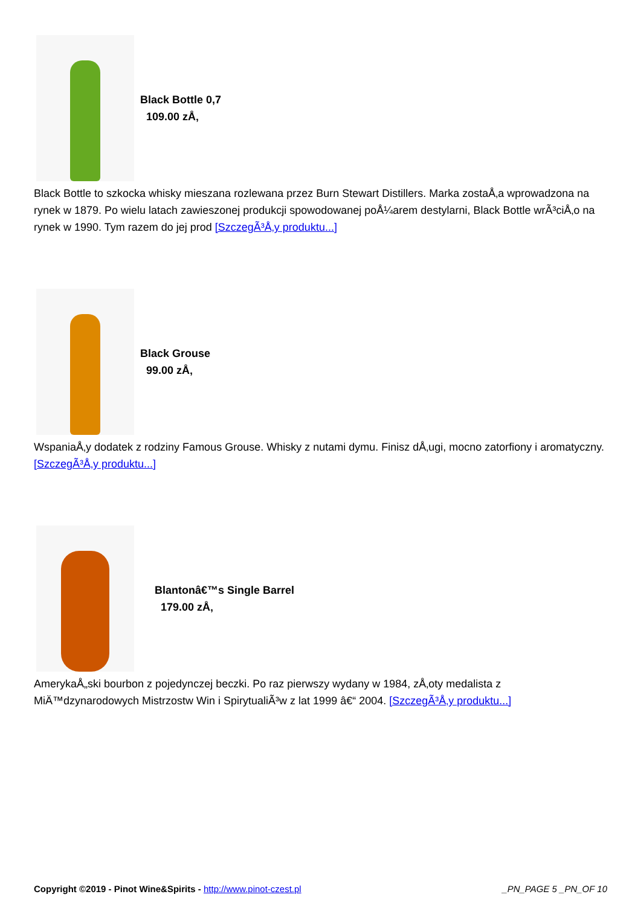Black Bottle 0,7
109.00 zÅ‚
Black Bottle to szkocka whisky mieszana rozlewana przez Burn Stewart Distillers. Marka zostaÅ‚a wprowadzona na rynek w 1879. Po wielu latach zawieszonej produkcji spowodowanej poÅ¼arem destylarni, Black Bottle wrÃ³ciÅ‚o na rynek w 1990. Tym razem do jej prod [SzczegÃ³Å‚y produktu...]
Black Grouse
99.00 zÅ‚
WspaniaÅ‚y dodatek z rodziny Famous Grouse. Whisky z nutami dymu. Finisz dÅ‚ugi, mocno zatorfiony i aromatyczny. [SzczegÃ³Å‚y produktu...]
Blantonâ€™s Single Barrel
179.00 zÅ‚
AmerykaÅ„ski bourbon z pojedynczej beczki. Po raz pierwszy wydany w 1984, zÅ‚oty medalista z MiÄ™dzynarodowych Mistrzostw Win i SpirytualiÃ³w z lat 1999 â€“ 2004. [SzczegÃ³Å‚y produktu...]
Copyright ©2019 - Pinot Wine&Spirits - http://www.pinot-czest.pl
_PN_PAGE 5 _PN_OF 10